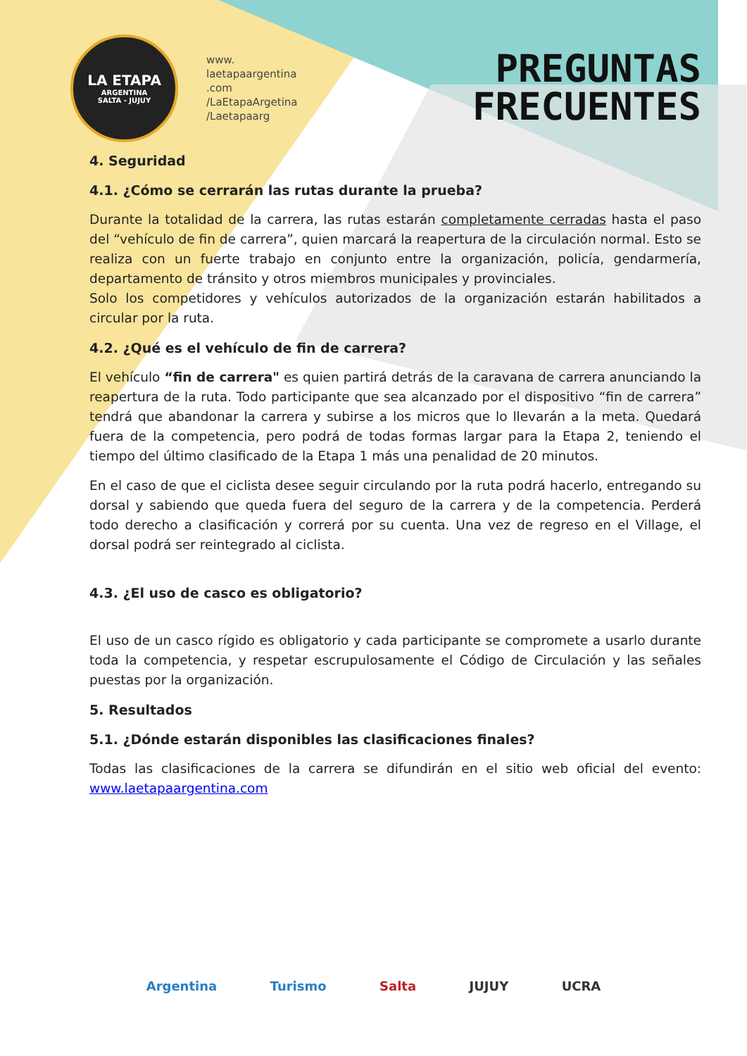LA ETAPA
ARGENTINA
SALTA - JUJUY
www.
laetapaargentina
.com
/LaEtapaArgetina
/Laetapaarg
PREGUNTAS
FRECUENTES
4. Seguridad
4.1. ¿Cómo se cerrarán las rutas durante la prueba?
Durante la totalidad de la carrera, las rutas estarán completamente cerradas hasta el paso del “vehículo de fin de carrera”, quien marcará la reapertura de la circulación normal. Esto se realiza con un fuerte trabajo en conjunto entre la organización, policía, gendarmería, departamento de tránsito y otros miembros municipales y provinciales.
Solo los competidores y vehículos autorizados de la organización estarán habilitados a circular por la ruta.
4.2. ¿Qué es el vehículo de fin de carrera?
El vehículo “fin de carrera" es quien partirá detrás de la caravana de carrera anunciando la reapertura de la ruta. Todo participante que sea alcanzado por el dispositivo “fin de carrera” tendrá que abandonar la carrera y subirse a los micros que lo llevarán a la meta. Quedará fuera de la competencia, pero podrá de todas formas largar para la Etapa 2, teniendo el tiempo del último clasificado de la Etapa 1 más una penalidad de 20 minutos.
En el caso de que el ciclista desee seguir circulando por la ruta podrá hacerlo, entregando su dorsal y sabiendo que queda fuera del seguro de la carrera y de la competencia. Perderá todo derecho a clasificación y correrá por su cuenta. Una vez de regreso en el Village, el dorsal podrá ser reintegrado al ciclista.
4.3. ¿El uso de casco es obligatorio?
El uso de un casco rígido es obligatorio y cada participante se compromete a usarlo durante toda la competencia, y respetar escrupulosamente el Código de Circulación y las señales puestas por la organización.
5. Resultados
5.1. ¿Dónde estarán disponibles las clasificaciones finales?
Todas las clasificaciones de la carrera se difundirán en el sitio web oficial del evento: www.laetapaargentina.com
Argentina Turismo Salta JUJUY UCRA